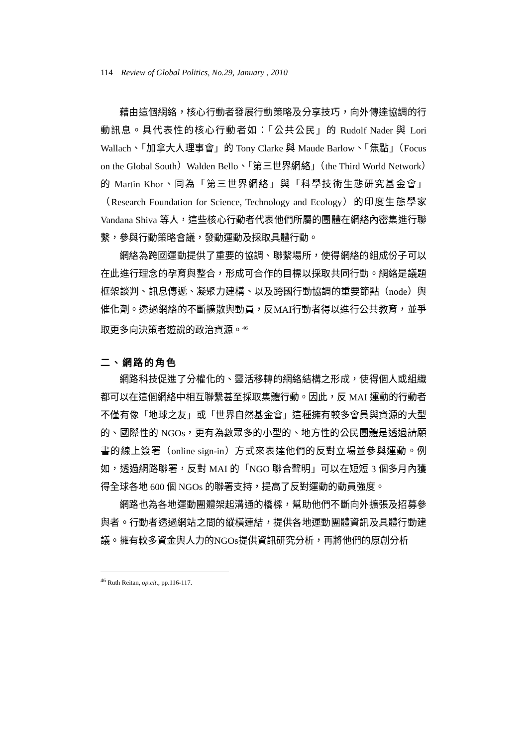114 Review of Global Politics, No.29, January , 2010
藉由這個網絡，核心行動者發展行動策略及分享技巧，向外傳達協調的行動訊息。具代表性的核心行動者如：「公共公民」的 Rudolf Nader 與 Lori Wallach、「加拿大人理事會」的 Tony Clarke 與 Maude Barlow、「焦點」（Focus on the Global South）Walden Bello、「第三世界網絡」（the Third World Network）的 Martin Khor、同為「第三世界網絡」與「科學技術生態研究基金會」（Research Foundation for Science, Technology and Ecology）的印度生態學家 Vandana Shiva 等人，這些核心行動者代表他們所屬的團體在網絡內密集進行聯繫，參與行動策略會議，發動運動及採取具體行動。
網絡為跨國運動提供了重要的協調、聯繫場所，使得網絡的組成份子可以在此進行理念的孕育與整合，形成可合作的目標以採取共同行動。網絡是議題框架談判、訊息傳遞、凝聚力建構、以及跨國行動協調的重要節點（node）與催化劑。透過網絡的不斷擴散與動員，反MAI行動者得以進行公共教育，並爭取更多向決策者遊說的政治資源。<sup>46</sup>
二、網路的角色
網路科技促進了分權化的、靈活移轉的網絡結構之形成，使得個人或組織都可以在這個網絡中相互聯繫甚至採取集體行動。因此，反 MAI 運動的行動者不僅有像「地球之友」或「世界自然基金會」這種擁有較多會員與資源的大型的、國際性的 NGOs，更有為數眾多的小型的、地方性的公民團體是透過請願書的線上簽署（online sign-in）方式來表達他們的反對立場並參與運動。例如，透過網路聯署，反對 MAI 的「NGO 聯合聲明」可以在短短 3 個多月內獲得全球各地 600 個 NGOs 的聯署支持，提高了反對運動的動員強度。
網路也為各地運動團體架起溝通的橋樑，幫助他們不斷向外擴張及招募參與者。行動者透過網站之間的縱橫連結，提供各地運動團體資訊及具體行動建議。擁有較多資金與人力的NGOs提供資訊研究分析，再將他們的原創分析
<sup>46</sup> Ruth Reitan, op.cit., pp.116-117.